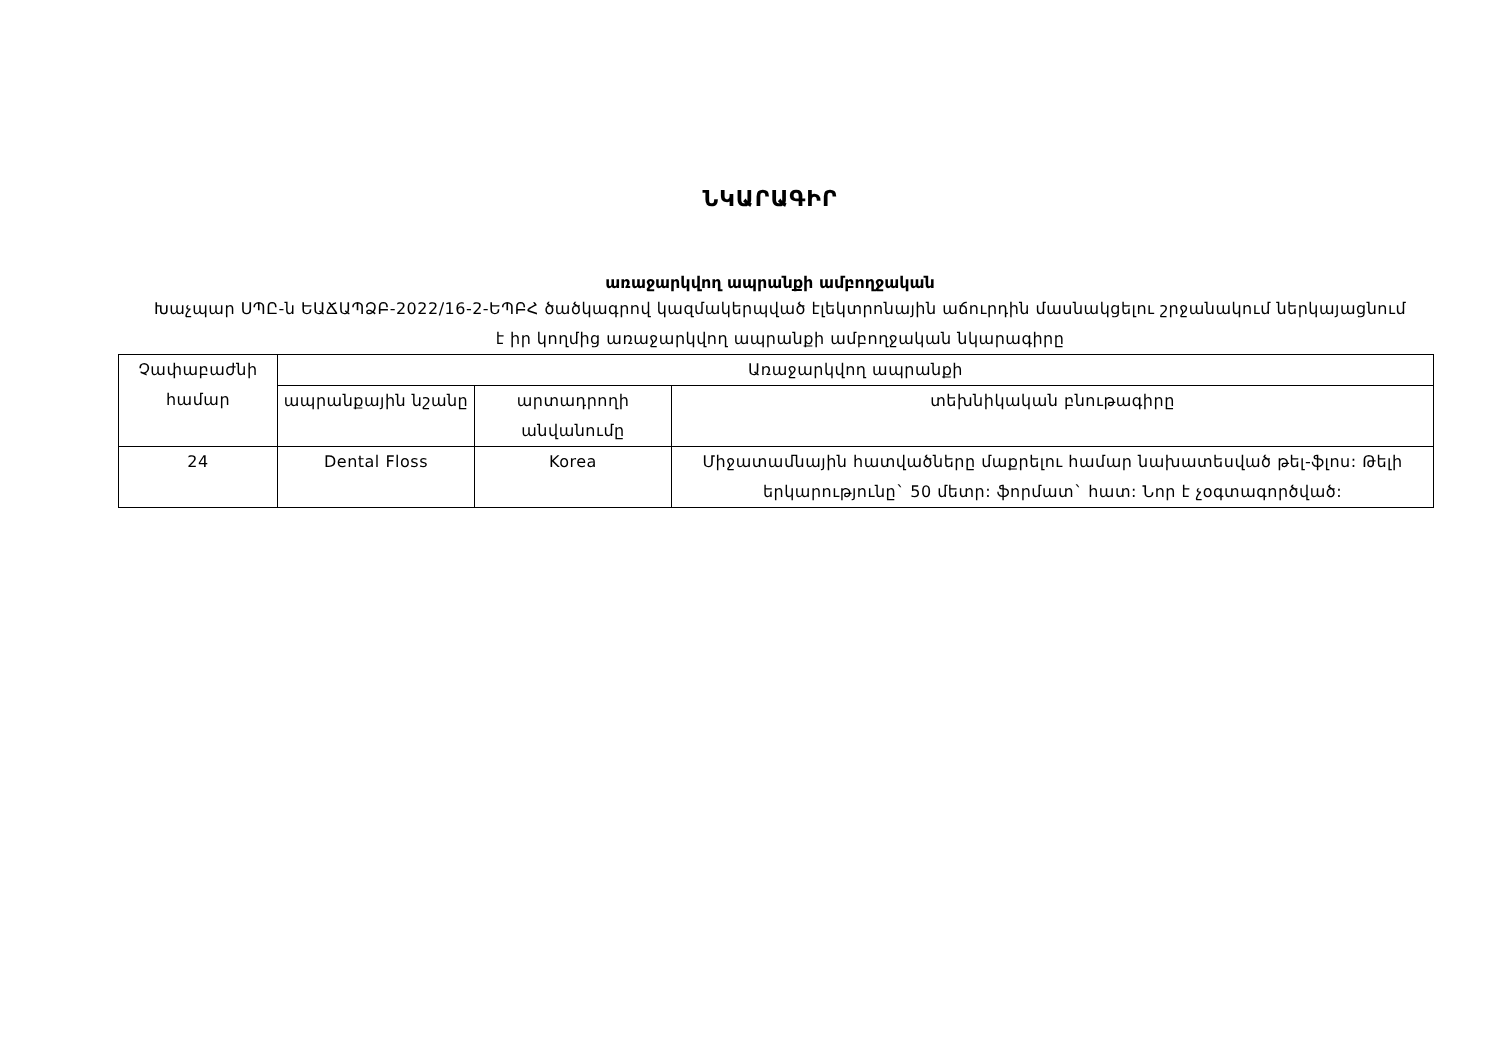ՆԿԱՐԱԳԻՐ
առաջարկվող ապրանքի ամբողջական
Խաչպար ՍՊԸ-ն ԵԱՃԱՊՁԲ-2022/16-2-ԵՊԲՀ ծածկագրով կազմակերպված էլեկտրոնային աճուրդին մասնակցելու շրջանակում ներկայացնում է իր կողմից առաջարկվող ապրանքի ամբողջական նկարագիրը
| Չափաբաժնի համար | Առաջարկվող ապրանքի | | |
| --- | --- | --- | --- |
| | ապրանքային նշանը | արտադրողի անվանումը | տեխնիկական բնութագիրը |
| 24 | Dental Floss | Korea | Միջատամնային հատվածները մաքրելու համար նախատեսված թել-ֆլոս: Թելի երկարությունը` 50 մետր: ֆորմատ` հատ: Նոր է չօգտագործված: |